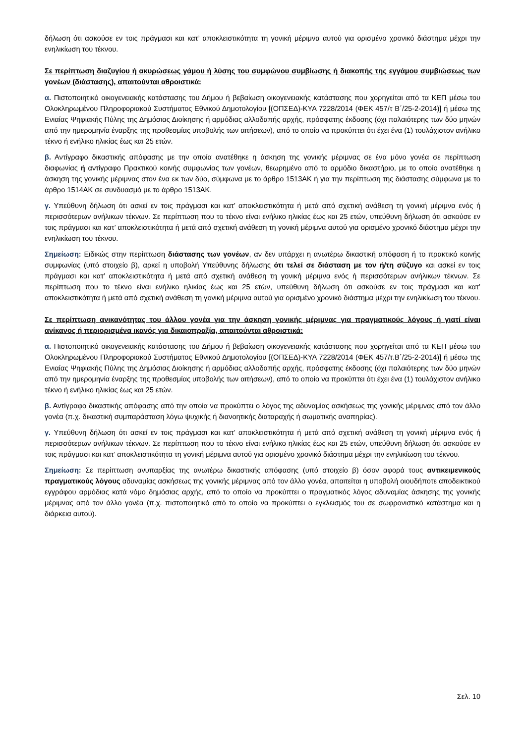δήλωση ότι ασκούσε εν τοις πράγμασι και κατ’ αποκλειστικότητα τη γονική μέριμνα αυτού για ορισμένο χρονικό διάστημα μέχρι την ενηλικίωση του τέκνου.
Σε περίπτωση διαζυγίου ή ακυρώσεως γάμου ή λύσης του συμφώνου συμβίωσης ή διακοπής της εγγάμου συμβιώσεως των γονέων (διάστασης), απαιτούνται αθροιστικά:
α. Πιστοποιητικό οικογενειακής κατάστασης του Δήμου ή βεβαίωση οικογενειακής κατάστασης που χορηγείται από τα ΚΕΠ μέσω του Ολοκληρωμένου Πληροφοριακού Συστήματος Εθνικού Δημοτολογίου [(ΟΠΣΕΔ)-ΚΥΑ 7228/2014 (ΦΕΚ 457/τ Β΄/25-2-2014)] ή μέσω της Ενιαίας Ψηφιακής Πύλης της Δημόσιας Διοίκησης ή αρμόδιας αλλοδαπής αρχής, πρόσφατης έκδοσης (όχι παλαιότερης των δύο μηνών από την ημερομηνία έναρξης της προθεσμίας υποβολής των αιτήσεων), από το οποίο να προκύπτει ότι έχει ένα (1) τουλάχιστον ανήλικο τέκνο ή ενήλικο ηλικίας έως και 25 ετών.
β. Αντίγραφο δικαστικής απόφασης με την οποία ανατέθηκε η άσκηση της γονικής μέριμνας σε ένα μόνο γονέα σε περίπτωση διαφωνίας ή αντίγραφο Πρακτικού κοινής συμφωνίας των γονέων, θεωρημένο από το αρμόδιο δικαστήριο, με το οποίο ανατέθηκε η άσκηση της γονικής μέριμνας στον ένα εκ των δύο, σύμφωνα με το άρθρο 1513ΑΚ ή για την περίπτωση της διάστασης σύμφωνα με το άρθρο 1514ΑΚ σε συνδυασμό με το άρθρο 1513ΑΚ.
γ. Υπεύθυνη δήλωση ότι ασκεί εν τοις πράγμασι και κατ’ αποκλειστικότητα ή μετά από σχετική ανάθεση τη γονική μέριμνα ενός ή περισσότερων ανήλικων τέκνων. Σε περίπτωση που το τέκνο είναι ενήλικο ηλικίας έως και 25 ετών, υπεύθυνη δήλωση ότι ασκούσε εν τοις πράγμασι και κατ’ αποκλειστικότητα ή μετά από σχετική ανάθεση τη γονική μέριμνα αυτού για ορισμένο χρονικό διάστημα μέχρι την ενηλικίωση του τέκνου.
Σημείωση: Ειδικώς στην περίπτωση διάστασης των γονέων, αν δεν υπάρχει η ανωτέρω δικαστική απόφαση ή το πρακτικό κοινής συμφωνίας (υπό στοιχείο β), αρκεί η υποβολή Υπεύθυνης δήλωσης ότι τελεί σε διάσταση με τον ή/τη σύζυγο και ασκεί εν τοις πράγμασι και κατ’ αποκλειστικότητα ή μετά από σχετική ανάθεση τη γονική μέριμνα ενός ή περισσότερων ανήλικων τέκνων. Σε περίπτωση που το τέκνο είναι ενήλικο ηλικίας έως και 25 ετών, υπεύθυνη δήλωση ότι ασκούσε εν τοις πράγμασι και κατ’ αποκλειστικότητα ή μετά από σχετική ανάθεση τη γονική μέριμνα αυτού για ορισμένο χρονικό διάστημα μέχρι την ενηλικίωση του τέκνου.
Σε περίπτωση ανικανότητας του άλλου γονέα για την άσκηση γονικής μέριμνας για πραγματικούς λόγους ή γιατί είναι ανίκανος ή περιορισμένα ικανός για δικαιοπραξία, απαιτούνται αθροιστικά:
α. Πιστοποιητικό οικογενειακής κατάστασης του Δήμου ή βεβαίωση οικογενειακής κατάστασης που χορηγείται από τα ΚΕΠ μέσω του Ολοκληρωμένου Πληροφοριακού Συστήματος Εθνικού Δημοτολογίου [(ΟΠΣΕΔ)-ΚΥΑ 7228/2014 (ΦΕΚ 457/τ.Β΄/25-2-2014)] ή μέσω της Ενιαίας Ψηφιακής Πύλης της Δημόσιας Διοίκησης ή αρμόδιας αλλοδαπής αρχής, πρόσφατης έκδοσης (όχι παλαιότερης των δύο μηνών από την ημερομηνία έναρξης της προθεσμίας υποβολής των αιτήσεων), από το οποίο να προκύπτει ότι έχει ένα (1) τουλάχιστον ανήλικο τέκνο ή ενήλικο ηλικίας έως και 25 ετών.
β. Αντίγραφο δικαστικής απόφασης από την οποία να προκύπτει ο λόγος της αδυναμίας ασκήσεως της γονικής μέριμνας από τον άλλο γονέα (π.χ. δικαστική συμπαράσταση λόγω ψυχικής ή διανοητικής διαταραχής ή σωματικής αναπηρίας).
γ. Υπεύθυνη δήλωση ότι ασκεί εν τοις πράγμασι και κατ’ αποκλειστικότητα ή μετά από σχετική ανάθεση τη γονική μέριμνα ενός ή περισσότερων ανήλικων τέκνων. Σε περίπτωση που το τέκνο είναι ενήλικο ηλικίας έως και 25 ετών, υπεύθυνη δήλωση ότι ασκούσε εν τοις πράγμασι και κατ’ αποκλειστικότητα τη γονική μέριμνα αυτού για ορισμένο χρονικό διάστημα μέχρι την ενηλικίωση του τέκνου.
Σημείωση: Σε περίπτωση ανυπαρξίας της ανωτέρω δικαστικής απόφασης (υπό στοιχείο β) όσον αφορά τους αντικειμενικούς πραγματικούς λόγους αδυναμίας ασκήσεως της γονικής μέριμνας από τον άλλο γονέα, απαιτείται η υποβολή οιουδήποτε αποδεικτικού εγγράφου αρμόδιας κατά νόμο δημόσιας αρχής, από το οποίο να προκύπτει ο πραγματικός λόγος αδυναμίας άσκησης της γονικής μέριμνας από τον άλλο γονέα (π.χ. πιστοποιητικό από το οποίο να προκύπτει ο εγκλεισμός του σε σωφρονιστικό κατάστημα και η διάρκεια αυτού).
Σελ. 10